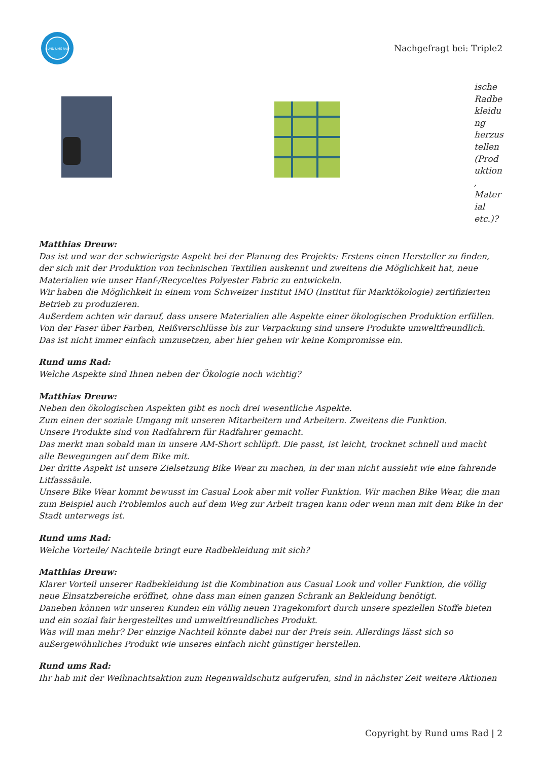RUND UMS RAD
Nachgefragt bei: Triple2
ische Radbe kleidu ng herzus tellen (Prod uktion , Mater ial etc.)?
Matthias Dreuw:
Das ist und war der schwierigste Aspekt bei der Planung des Projekts: Erstens einen Hersteller zu finden, der sich mit der Produktion von technischen Textilien auskennt und zweitens die Möglichkeit hat, neue Materialien wie unser Hanf-/Recyceltes Polyester Fabric zu entwickeln.
Wir haben die Möglichkeit in einem vom Schweizer Institut IMO (Institut für Marktökologie) zertifizierten Betrieb zu produzieren.
Außerdem achten wir darauf, dass unsere Materialien alle Aspekte einer ökologischen Produktion erfüllen. Von der Faser über Farben, Reißverschlüsse bis zur Verpackung sind unsere Produkte umweltfreundlich. Das ist nicht immer einfach umzusetzen, aber hier gehen wir keine Kompromisse ein.
Rund ums Rad:
Welche Aspekte sind Ihnen neben der Ökologie noch wichtig?
Matthias Dreuw:
Neben den ökologischen Aspekten gibt es noch drei wesentliche Aspekte.
Zum einen der soziale Umgang mit unseren Mitarbeitern und Arbeitern. Zweitens die Funktion.
Unsere Produkte sind von Radfahrern für Radfahrer gemacht.
Das merkt man sobald man in unsere AM-Short schlüpft. Die passt, ist leicht, trocknet schnell und macht alle Bewegungen auf dem Bike mit.
Der dritte Aspekt ist unsere Zielsetzung Bike Wear zu machen, in der man nicht aussieht wie eine fahrende Litfasssäule.
Unsere Bike Wear kommt bewusst im Casual Look aber mit voller Funktion. Wir machen Bike Wear, die man zum Beispiel auch Problemlos auch auf dem Weg zur Arbeit tragen kann oder wenn man mit dem Bike in der Stadt unterwegs ist.
Rund ums Rad:
Welche Vorteile/ Nachteile bringt eure Radbekleidung mit sich?
Matthias Dreuw:
Klarer Vorteil unserer Radbekleidung ist die Kombination aus Casual Look und voller Funktion, die völlig neue Einsatzbereiche eröffnet, ohne dass man einen ganzen Schrank an Bekleidung benötigt.
Daneben können wir unseren Kunden ein völlig neuen Tragekomfort durch unsere speziellen Stoffe bieten und ein sozial fair hergestelltes und umweltfreundliches Produkt.
Was will man mehr? Der einzige Nachteil könnte dabei nur der Preis sein. Allerdings lässt sich so außergewöhnliches Produkt wie unseres einfach nicht günstiger herstellen.
Rund ums Rad:
Ihr hab mit der Weihnachtsaktion zum Regenwaldschutz aufgerufen, sind in nächster Zeit weitere Aktionen
Copyright by Rund ums Rad | 2